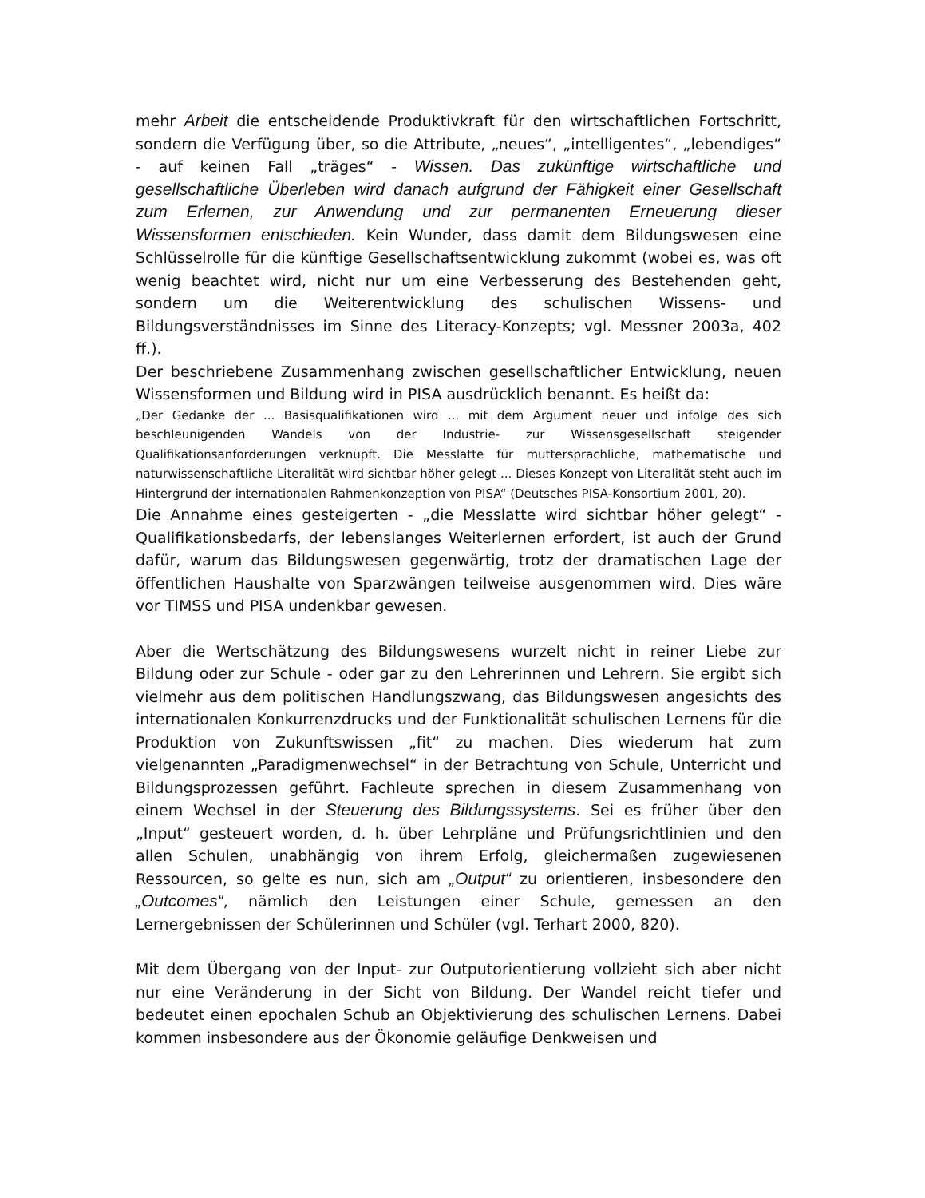mehr Arbeit die entscheidende Produktivkraft für den wirtschaftlichen Fortschritt, sondern die Verfügung über, so die Attribute, „neues“, „intelligentes“, „lebendiges“ - auf keinen Fall „träges“ - Wissen. Das zukünftige wirtschaftliche und gesellschaftliche Überleben wird danach aufgrund der Fähigkeit einer Gesellschaft zum Erlernen, zur Anwendung und zur permanenten Erneuerung dieser Wissensformen entschieden. Kein Wunder, dass damit dem Bildungswesen eine Schlüsselrolle für die künftige Gesellschaftsentwicklung zukommt (wobei es, was oft wenig beachtet wird, nicht nur um eine Verbesserung des Bestehenden geht, sondern um die Weiterentwicklung des schulischen Wissens- und Bildungsverständnisses im Sinne des Literacy-Konzepts; vgl. Messner 2003a, 402 ff.).
Der beschriebene Zusammenhang zwischen gesellschaftlicher Entwicklung, neuen Wissensformen und Bildung wird in PISA ausdrücklich benannt. Es heißt da:
„Der Gedanke der ... Basisqualifikationen wird ... mit dem Argument neuer und infolge des sich beschleunigenden Wandels von der Industrie- zur Wissensgesellschaft steigender Qualifikationsanforderungen verknüpft. Die Messlatte für muttersprachliche, mathematische und naturwissenschaftliche Literalität wird sichtbar höher gelegt ... Dieses Konzept von Literalität steht auch im Hintergrund der internationalen Rahmenkonzeption von PISA“ (Deutsches PISA-Konsortium 2001, 20).
Die Annahme eines gesteigerten - „die Messlatte wird sichtbar höher gelegt“ - Qualifikationsbedarfs, der lebenslanges Weiterlernen erfordert, ist auch der Grund dafür, warum das Bildungswesen gegenwärtig, trotz der dramatischen Lage der öffentlichen Haushalte von Sparzwängen teilweise ausgenommen wird. Dies wäre vor TIMSS und PISA undenkbar gewesen.
Aber die Wertschätzung des Bildungswesens wurzelt nicht in reiner Liebe zur Bildung oder zur Schule - oder gar zu den Lehrerinnen und Lehrern. Sie ergibt sich vielmehr aus dem politischen Handlungszwang, das Bildungswesen angesichts des internationalen Konkurrenzdrucks und der Funktionalität schulischen Lernens für die Produktion von Zukunftswissen „fit“ zu machen. Dies wiederum hat zum vielgenannten „Paradigmenwechsel“ in der Betrachtung von Schule, Unterricht und Bildungsprozessen geführt. Fachleute sprechen in diesem Zusammenhang von einem Wechsel in der Steuerung des Bildungssystems. Sei es früher über den „Input“ gesteuert worden, d. h. über Lehrpläne und Prüfungsrichtlinien und den allen Schulen, unabhängig von ihrem Erfolg, gleichermaßen zugewiesenen Ressourcen, so gelte es nun, sich am „Output“ zu orientieren, insbesondere den „Outcomes“, nämlich den Leistungen einer Schule, gemessen an den Lernergebnissen der Schülerinnen und Schüler (vgl. Terhart 2000, 820).
Mit dem Übergang von der Input- zur Outputorientierung vollzieht sich aber nicht nur eine Veränderung in der Sicht von Bildung. Der Wandel reicht tiefer und bedeutet einen epochalen Schub an Objektivierung des schulischen Lernens. Dabei kommen insbesondere aus der Ökonomie geläufige Denkweisen und